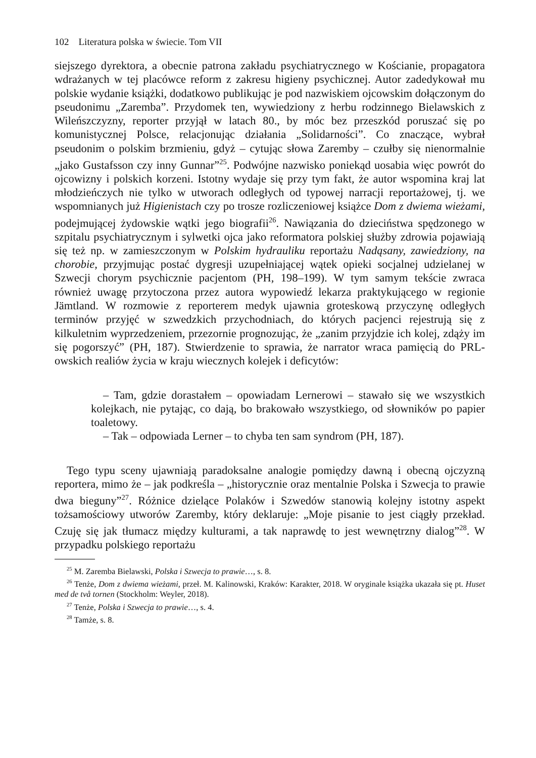102 Literatura polska w świecie. Tom VII
siejszego dyrektora, a obecnie patrona zakładu psychiatrycznego w Kościanie, propagatora wdrażanych w tej placówce reform z zakresu higieny psychicznej. Autor zadedykował mu polskie wydanie książki, dodatkowo publikując je pod nazwiskiem ojcowskim dołączonym do pseudonimu „Zaremba”. Przydomek ten, wywiedziony z herbu rodzinnego Bielawskich z Wileńszczyzny, reporter przyjął w latach 80., by móc bez przeszkód poruszać się po komunistycznej Polsce, relacjonując działania „Solidarności”. Co znaczące, wybrał pseudonim o polskim brzmieniu, gdyż – cytując słowa Zaremby – czułby się nienormalnie „jako Gustafsson czy inny Gunnar”<sup>25</sup>. Podwójne nazwisko poniekąd uosabia więc powrót do ojcowizny i polskich korzeni. Istotny wydaje się przy tym fakt, że autor wspomina kraj lat młodzieńczych nie tylko w utworach odległych od typowej narracji reportażowej, tj. we wspomnianych już Higienistach czy po trosze rozliczeniowej książce Dom z dwiema wieżami, podejmującej żydowskie wątki jego biografii<sup>26</sup>. Nawiązania do dzieciństwa spędzonego w szpitalu psychiatrycznym i sylwetki ojca jako reformatora polskiej służby zdrowia pojawiają się też np. w zamieszczonym w Polskim hydrauliku reportażu Nadąsany, zawiedziony, na chorobie, przyjmując postać dygresji uzupełniającej wątek opieki socjalnej udzielanej w Szwecji chorym psychicznie pacjentom (PH, 198–199). W tym samym tekście zwraca również uwagę przytoczona przez autora wypowiedź lekarza praktykującego w regionie Jämtland. W rozmowie z reporterem medyk ujawnia groteskową przyczynę odległych terminów przyjęć w szwedzkich przychodniach, do których pacjenci rejestrują się z kilkuletnim wyprzedzeniem, przezornie prognozując, że „zanim przyjdzie ich kolej, zdąży im się pogorszyć” (PH, 187). Stwierdzenie to sprawia, że narrator wraca pamięcią do PRL-owskich realiów życia w kraju wiecznych kolejek i deficytów:
– Tam, gdzie dorastałem – opowiadam Lernerowi – stawało się we wszystkich kolejkach, nie pytając, co dają, bo brakowało wszystkiego, od słowników po papier toaletowy.
– Tak – odpowiada Lerner – to chyba ten sam syndrom (PH, 187).
Tego typu sceny ujawniają paradoksalne analogie pomiędzy dawną i obecną ojczyzną reportera, mimo że – jak podkreśla – „historycznie oraz mentalnie Polska i Szwecja to prawie dwa bieguny”<sup>27</sup>. Różnice dzielące Polaków i Szwedów stanowią kolejny istotny aspekt tożsamościowy utworów Zaremby, który deklaruje: „Moje pisanie to jest ciągły przekład. Czuję się jak tłumacz między kulturami, a tak naprawdę to jest wewnętrzny dialog”<sup>28</sup>. W przypadku polskiego reportażu
<sup>25</sup> M. Zaremba Bielawski, Polska i Szwecja to prawie…, s. 8.
<sup>26</sup> Tenże, Dom z dwiema wieżami, przeł. M. Kalinowski, Kraków: Karakter, 2018. W oryginale książka ukazała się pt. Huset med de två tornen (Stockholm: Weyler, 2018).
<sup>27</sup> Tenże, Polska i Szwecja to prawie…, s. 4.
<sup>28</sup> Tamże, s. 8.